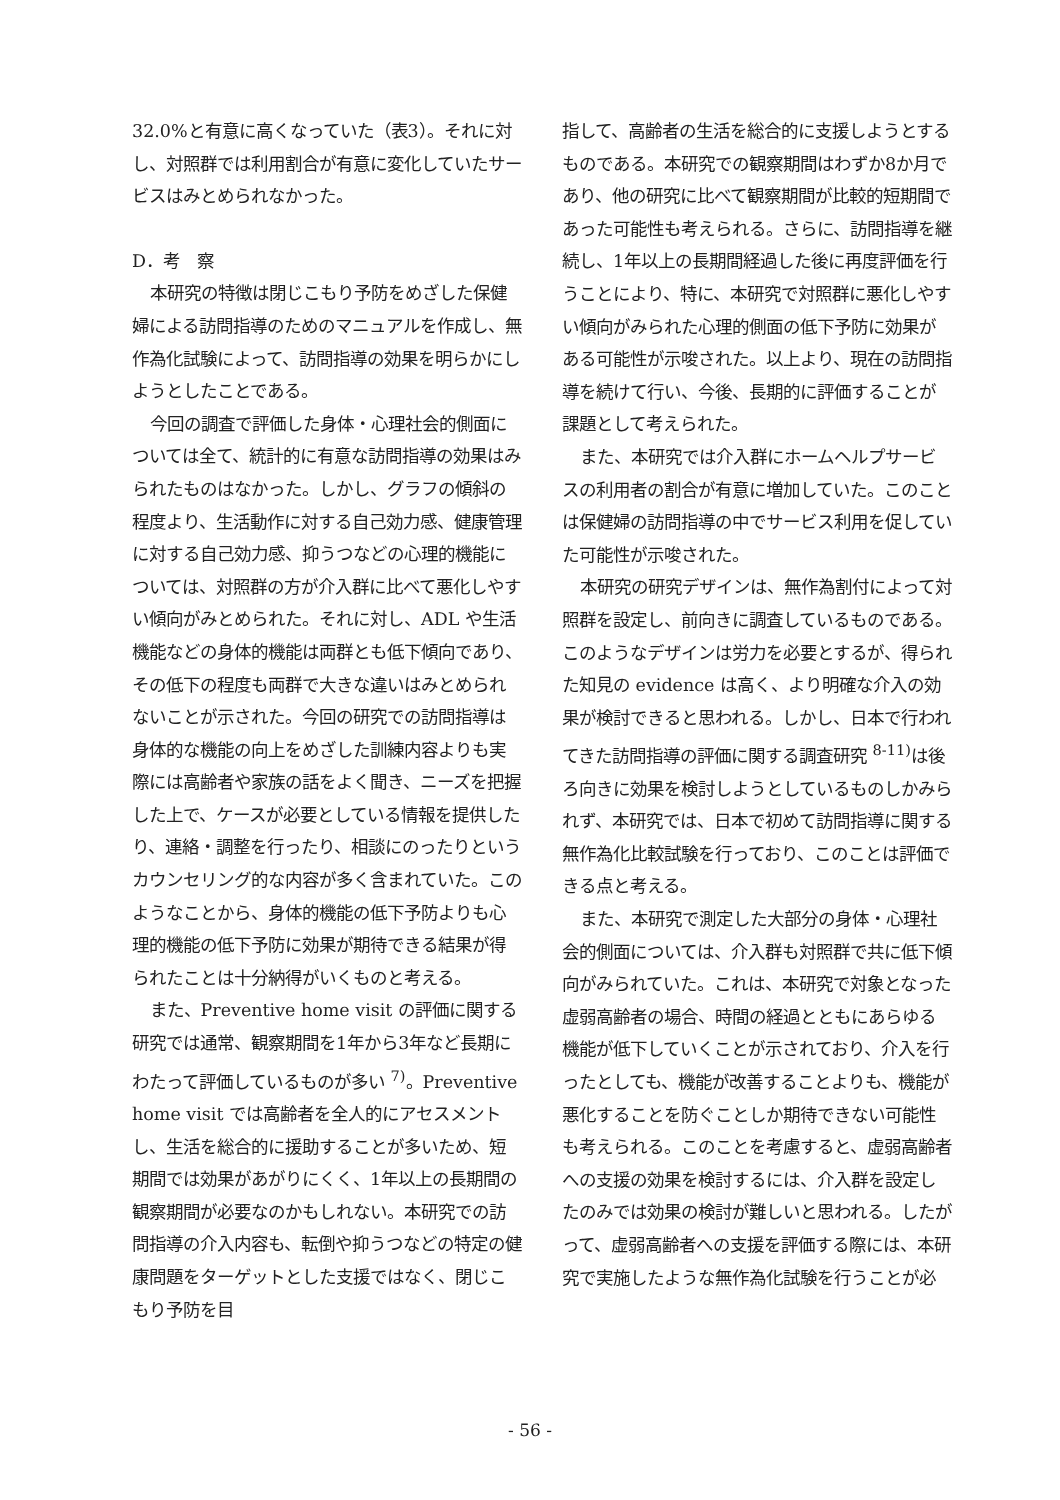32.0%と有意に高くなっていた（表3）。それに対し、対照群では利用割合が有意に変化していたサービスはみとめられなかった。
D．考　察
本研究の特徴は閉じこもり予防をめざした保健婦による訪問指導のためのマニュアルを作成し、無作為化試験によって、訪問指導の効果を明らかにしようとしたことである。
今回の調査で評価した身体・心理社会的側面については全て、統計的に有意な訪問指導の効果はみられたものはなかった。しかし、グラフの傾斜の程度より、生活動作に対する自己効力感、健康管理に対する自己効力感、抑うつなどの心理的機能については、対照群の方が介入群に比べて悪化しやすい傾向がみとめられた。それに対し、ADL や生活機能などの身体的機能は両群とも低下傾向であり、その低下の程度も両群で大きな違いはみとめられないことが示された。今回の研究での訪問指導は身体的な機能の向上をめざした訓練内容よりも実際には高齢者や家族の話をよく聞き、ニーズを把握した上で、ケースが必要としている情報を提供したり、連絡・調整を行ったり、相談にのったりというカウンセリング的な内容が多く含まれていた。このようなことから、身体的機能の低下予防よりも心理的機能の低下予防に効果が期待できる結果が得られたことは十分納得がいくものと考える。
また、Preventive home visit の評価に関する研究では通常、観察期間を1年から3年など長期にわたって評価しているものが多い <sup>7)</sup>。Preventive home visit では高齢者を全人的にアセスメントし、生活を総合的に援助することが多いため、短期間では効果があがりにくく、1年以上の長期間の観察期間が必要なのかもしれない。本研究での訪問指導の介入内容も、転倒や抑うつなどの特定の健康問題をターゲットとした支援ではなく、閉じこもり予防を目
指して、高齢者の生活を総合的に支援しようとするものである。本研究での観察期間はわずか8か月であり、他の研究に比べて観察期間が比較的短期間であった可能性も考えられる。さらに、訪問指導を継続し、1年以上の長期間経過した後に再度評価を行うことにより、特に、本研究で対照群に悪化しやすい傾向がみられた心理的側面の低下予防に効果がある可能性が示唆された。以上より、現在の訪問指導を続けて行い、今後、長期的に評価することが課題として考えられた。
また、本研究では介入群にホームヘルプサービスの利用者の割合が有意に増加していた。このことは保健婦の訪問指導の中でサービス利用を促していた可能性が示唆された。
本研究の研究デザインは、無作為割付によって対照群を設定し、前向きに調査しているものである。このようなデザインは労力を必要とするが、得られた知見の evidence は高く、より明確な介入の効果が検討できると思われる。しかし、日本で行われてきた訪問指導の評価に関する調査研究 <sup>8-11)</sup>は後ろ向きに効果を検討しようとしているものしかみられず、本研究では、日本で初めて訪問指導に関する無作為化比較試験を行っており、このことは評価できる点と考える。
また、本研究で測定した大部分の身体・心理社会的側面については、介入群も対照群で共に低下傾向がみられていた。これは、本研究で対象となった虚弱高齢者の場合、時間の経過とともにあらゆる機能が低下していくことが示されており、介入を行ったとしても、機能が改善することよりも、機能が悪化することを防ぐことしか期待できない可能性も考えられる。このことを考慮すると、虚弱高齢者への支援の効果を検討するには、介入群を設定したのみでは効果の検討が難しいと思われる。したがって、虚弱高齢者への支援を評価する際には、本研究で実施したような無作為化試験を行うことが必
- 56 -